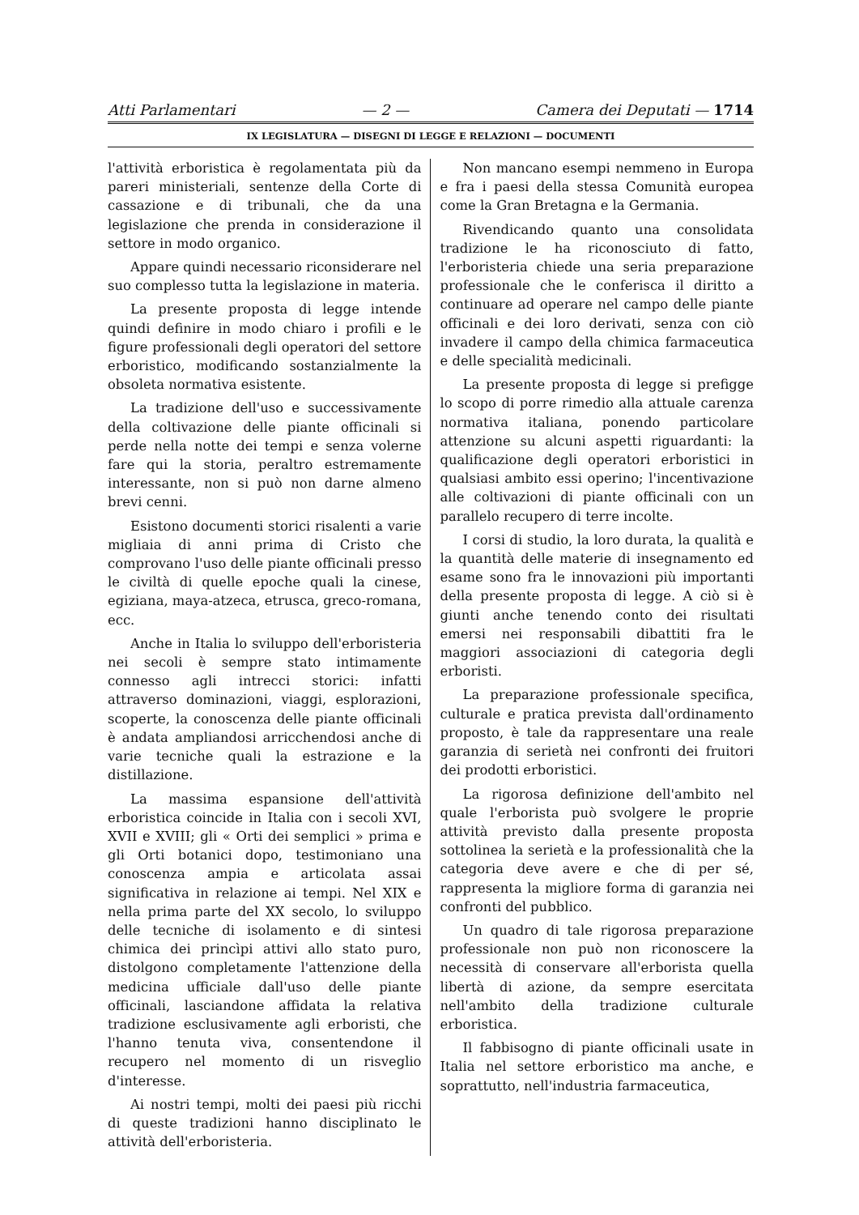Atti Parlamentari — 2 — Camera dei Deputati — 1714
IX LEGISLATURA — DISEGNI DI LEGGE E RELAZIONI — DOCUMENTI
l'attività erboristica è regolamentata più da pareri ministeriali, sentenze della Corte di cassazione e di tribunali, che da una legislazione che prenda in considerazione il settore in modo organico.
Appare quindi necessario riconsiderare nel suo complesso tutta la legislazione in materia.
La presente proposta di legge intende quindi definire in modo chiaro i profili e le figure professionali degli operatori del settore erboristico, modificando sostanzialmente la obsoleta normativa esistente.
La tradizione dell'uso e successivamente della coltivazione delle piante officinali si perde nella notte dei tempi e senza volerne fare qui la storia, peraltro estremamente interessante, non si può non darne almeno brevi cenni.
Esistono documenti storici risalenti a varie migliaia di anni prima di Cristo che comprovano l'uso delle piante officinali presso le civiltà di quelle epoche quali la cinese, egiziana, maya-atzeca, etrusca, greco-romana, ecc.
Anche in Italia lo sviluppo dell'erboristeria nei secoli è sempre stato intimamente connesso agli intrecci storici: infatti attraverso dominazioni, viaggi, esplorazioni, scoperte, la conoscenza delle piante officinali è andata ampliandosi arricchendosi anche di varie tecniche quali la estrazione e la distillazione.
La massima espansione dell'attività erboristica coincide in Italia con i secoli XVI, XVII e XVIII; gli « Orti dei semplici » prima e gli Orti botanici dopo, testimoniano una conoscenza ampia e articolata assai significativa in relazione ai tempi. Nel XIX e nella prima parte del XX secolo, lo sviluppo delle tecniche di isolamento e di sintesi chimica dei princìpi attivi allo stato puro, distolgono completamente l'attenzione della medicina ufficiale dall'uso delle piante officinali, lasciandone affidata la relativa tradizione esclusivamente agli erboristi, che l'hanno tenuta viva, consentendone il recupero nel momento di un risveglio d'interesse.
Ai nostri tempi, molti dei paesi più ricchi di queste tradizioni hanno disciplinato le attività dell'erboristeria.
Non mancano esempi nemmeno in Europa e fra i paesi della stessa Comunità europea come la Gran Bretagna e la Germania.
Rivendicando quanto una consolidata tradizione le ha riconosciuto di fatto, l'erboristeria chiede una seria preparazione professionale che le conferisca il diritto a continuare ad operare nel campo delle piante officinali e dei loro derivati, senza con ciò invadere il campo della chimica farmaceutica e delle specialità medicinali.
La presente proposta di legge si prefigge lo scopo di porre rimedio alla attuale carenza normativa italiana, ponendo particolare attenzione su alcuni aspetti riguardanti: la qualificazione degli operatori erboristici in qualsiasi ambito essi operino; l'incentivazione alle coltivazioni di piante officinali con un parallelo recupero di terre incolte.
I corsi di studio, la loro durata, la qualità e la quantità delle materie di insegnamento ed esame sono fra le innovazioni più importanti della presente proposta di legge. A ciò si è giunti anche tenendo conto dei risultati emersi nei responsabili dibattiti fra le maggiori associazioni di categoria degli erboristi.
La preparazione professionale specifica, culturale e pratica prevista dall'ordinamento proposto, è tale da rappresentare una reale garanzia di serietà nei confronti dei fruitori dei prodotti erboristici.
La rigorosa definizione dell'ambito nel quale l'erborista può svolgere le proprie attività previsto dalla presente proposta sottolinea la serietà e la professionalità che la categoria deve avere e che di per sé, rappresenta la migliore forma di garanzia nei confronti del pubblico.
Un quadro di tale rigorosa preparazione professionale non può non riconoscere la necessità di conservare all'erborista quella libertà di azione, da sempre esercitata nell'ambito della tradizione culturale erboristica.
Il fabbisogno di piante officinali usate in Italia nel settore erboristico ma anche, e soprattutto, nell'industria farmaceutica,